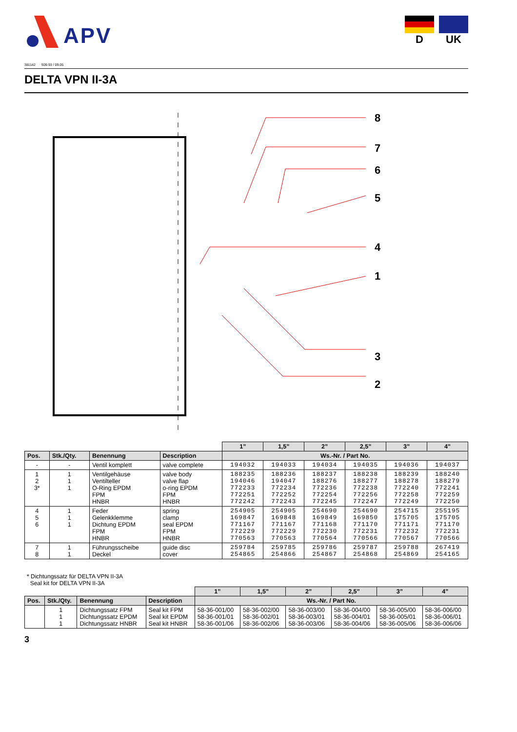APV
D UK
381142 S09.93 / 09.05
DELTA VPN II-3A
8
7
6
5
4
1
3
2
| | | | | 1” | 1,5” | 2” | 2,5” | 3” | 4” |
| Pos. | Stk./Qty. | Benennung | Description | Ws.-Nr. / Part No. | | | | | |
| - | - | Ventil komplett | valve complete | 194032 | 194033 | 194034 | 194035 | 194036 | 194037 |
| 1 2 3* | 1 1 1 | Ventilgehäuse Ventilteller O-Ring EPDM FPM HNBR | valve body valve flap o-ring EPDM FPM HNBR | 188235 194046 772233 772251 772242 | 188236 194047 772234 772252 772243 | 188237 188276 772236 772254 772245 | 188238 188277 772238 772256 772247 | 188239 188278 772240 772258 772249 | 188240 188279 772241 772259 772250 |
| 4 5 6 | 1 1 1 | Feder Gelenkklemme Dichtung EPDM FPM HNBR | spring clamp seal EPDM FPM HNBR | 254905 169847 771167 772229 770563 | 254905 169848 771167 772229 770563 | 254690 169849 771168 772230 770564 | 254690 169850 771170 772231 770566 | 254715 175705 771171 772232 770567 | 255195 175705 771170 772231 770566 |
| 7 8 | 1 1 | Führungsscheibe Deckel | guide disc cover | 259784 254865 | 259785 254866 | 259786 254867 | 259787 254868 | 259788 254869 | 267419 254165 |
* Dichtungssatz für DELTA VPN II-3A
Seal kit for DELTA VPN II-3A
| | | | | 1” | 1,5” | 2” | 2,5” | 3” | 4” |
| Pos. | Stk./Qty. | Benennung | Description | Ws.-Nr. / Part No. | | | | | |
| | 1 1 1 | Dichtungssatz FPM Dichtungssatz EPDM Dichtungssatz HNBR | Seal kit FPM Seal kit EPDM Seal kit HNBR | 58-36-001/00 58-36-001/01 58-36-001/06 | 58-36-002/00 58-36-002/01 58-36-002/06 | 58-36-003/00 58-36-003/01 58-36-003/06 | 58-36-004/00 58-36-004/01 58-36-004/06 | 58-36-005/00 58-36-005/01 58-36-005/06 | 58-36-006/00 58-36-006/01 58-36-006/06 |
3